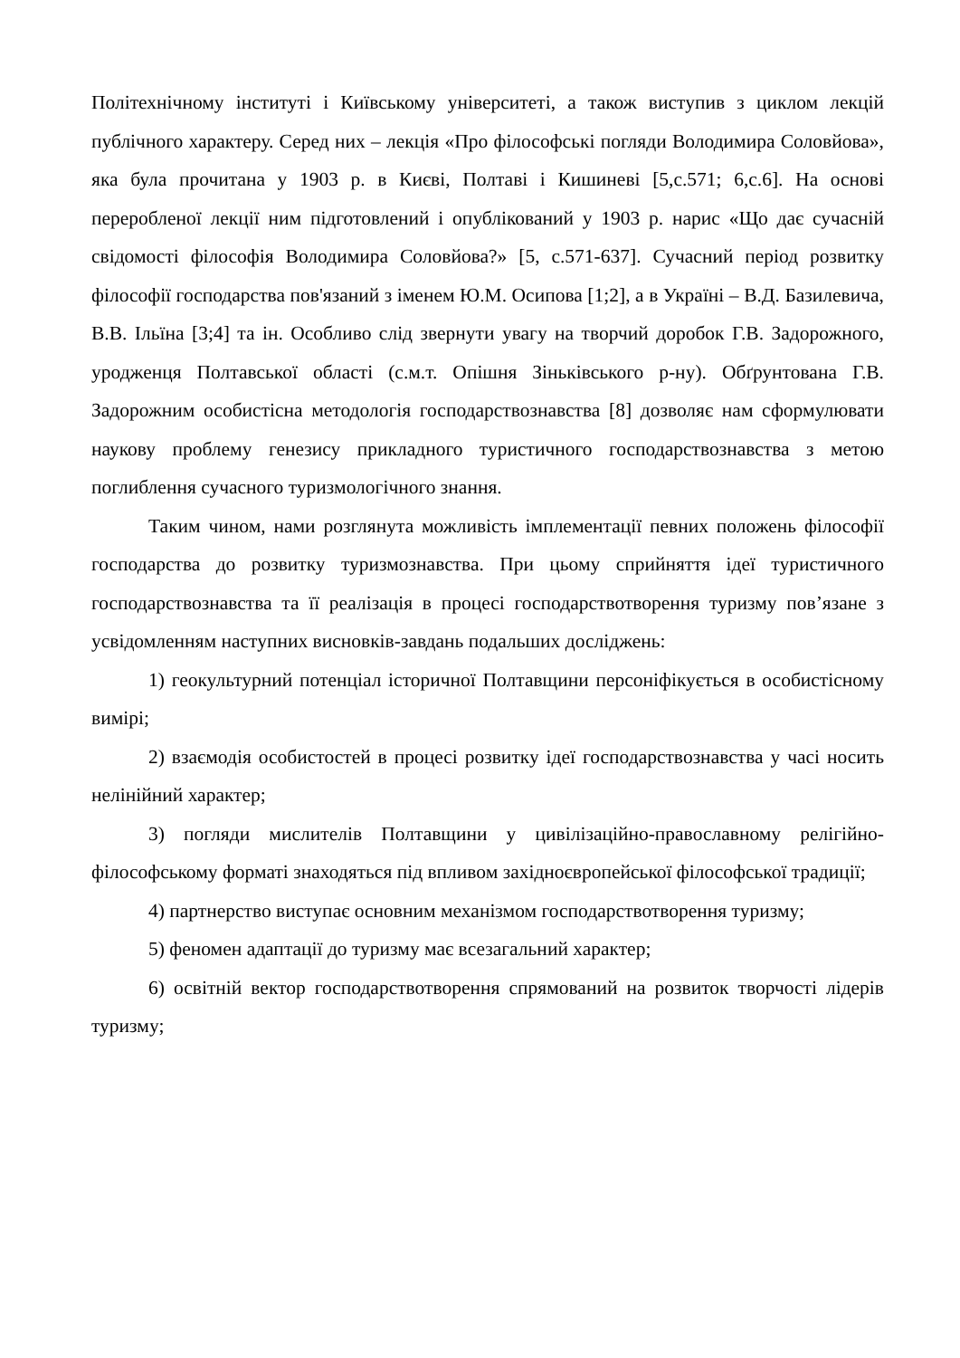Політехнічному інституті і Київському університеті, а також виступив з циклом лекцій публічного характеру. Серед них – лекція «Про філософські погляди Володимира Соловйова», яка була прочитана у 1903 р. в Києві, Полтаві і Кишиневі [5,с.571; 6,с.6]. На основі переробленої лекції ним підготовлений і опублікований у 1903 р. нарис «Що дає сучасній свідомості філософія Володимира Соловйова?» [5, с.571-637]. Сучасний період розвитку філософії господарства пов'язаний з іменем Ю.М. Осипова [1;2], а в Україні – В.Д. Базилевича, В.В. Ільїна [3;4] та ін. Особливо слід звернути увагу на творчий доробок Г.В. Задорожного, уродженця Полтавської області (с.м.т. Опішня Зіньківського р-ну). Обґрунтована Г.В. Задорожним особистісна методологія господарствознавства [8] дозволяє нам сформулювати наукову проблему генезису прикладного туристичного господарствознавства з метою поглиблення сучасного туризмологічного знання.
Таким чином, нами розглянута можливість імплементації певних положень філософії господарства до розвитку туризмознавства. При цьому сприйняття ідеї туристичного господарствознавства та її реалізація в процесі господарствотворення туризму пов’язане з усвідомленням наступних висновків-завдань подальших досліджень:
1) геокультурний потенціал історичної Полтавщини персоніфікується в особистісному вимірі;
2) взаємодія особистостей в процесі розвитку ідеї господарствознавства у часі носить нелінійний характер;
3) погляди мислителів Полтавщини у цивілізаційно-православному релігійно-філософському форматі знаходяться під впливом західноєвропейської філософської традиції;
4) партнерство виступає основним механізмом господарствотворення туризму;
5) феномен адаптації до туризму має всезагальний характер;
6) освітній вектор господарствотворення спрямований на розвиток творчості лідерів туризму;